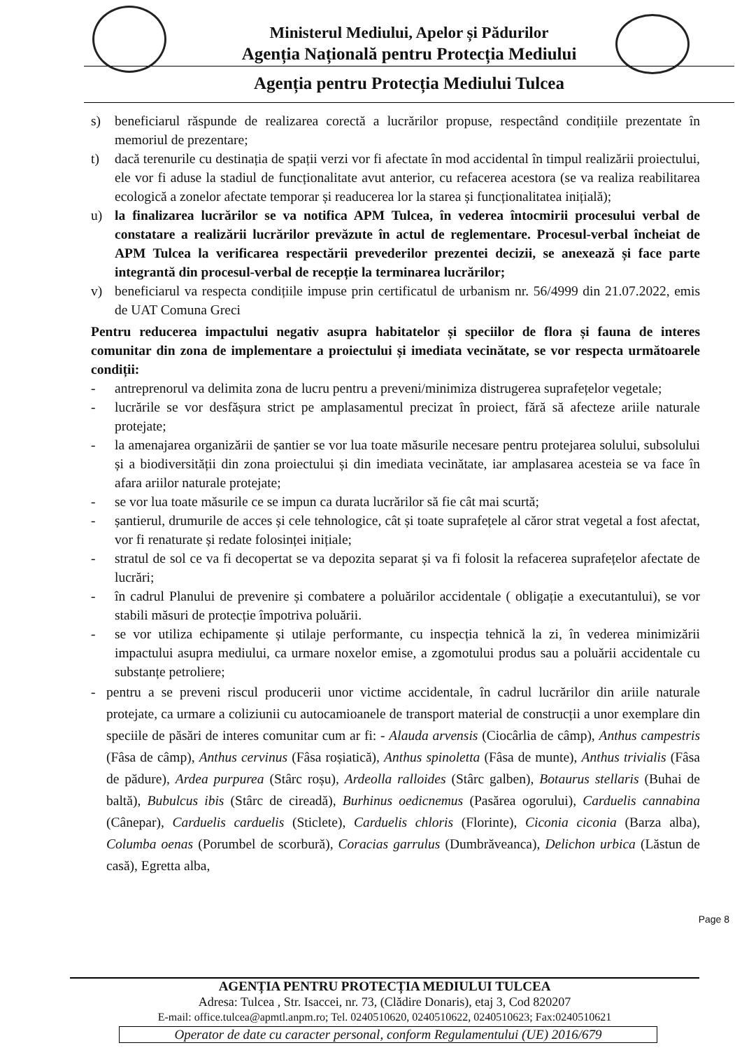Ministerul Mediului, Apelor și Pădurilor
Agenția Națională pentru Protecția Mediului
Agenția pentru Protecția Mediului Tulcea
s) beneficiarul răspunde de realizarea corectă a lucrărilor propuse, respectând condițiile prezentate în memoriul de prezentare;
t) dacă terenurile cu destinația de spații verzi vor fi afectate în mod accidental în timpul realizării proiectului, ele vor fi aduse la stadiul de funcționalitate avut anterior, cu refacerea acestora (se va realiza reabilitarea ecologică a zonelor afectate temporar și readucerea lor la starea și funcționalitatea inițială);
u) la finalizarea lucrărilor se va notifica APM Tulcea, în vederea întocmirii procesului verbal de constatare a realizării lucrărilor prevăzute în actul de reglementare. Procesul-verbal încheiat de APM Tulcea la verificarea respectării prevederilor prezentei decizii, se anexează și face parte integrantă din procesul-verbal de recepție la terminarea lucrărilor;
v) beneficiarul va respecta condițiile impuse prin certificatul de urbanism nr. 56/4999 din 21.07.2022, emis de UAT Comuna Greci
Pentru reducerea impactului negativ asupra habitatelor și speciilor de flora și fauna de interes comunitar din zona de implementare a proiectului și imediata vecinătate, se vor respecta următoarele condiții:
- antreprenorul va delimita zona de lucru pentru a preveni/minimiza distrugerea suprafețelor vegetale;
- lucrările se vor desfășura strict pe amplasamentul precizat în proiect, fără să afecteze ariile naturale protejate;
- la amenajarea organizării de șantier se vor lua toate măsurile necesare pentru protejarea solului, subsolului și a biodiversității din zona proiectului și din imediata vecinătate, iar amplasarea acesteia se va face în afara ariilor naturale protejate;
- se vor lua toate măsurile ce se impun ca durata lucrărilor să fie cât mai scurtă;
- șantierul, drumurile de acces și cele tehnologice, cât și toate suprafețele al căror strat vegetal a fost afectat, vor fi renaturate și redate folosinței inițiale;
- stratul de sol ce va fi decopertat se va depozita separat și va fi folosit la refacerea suprafețelor afectate de lucrări;
- în cadrul Planului de prevenire și combatere a poluărilor accidentale ( obligație a executantului), se vor stabili măsuri de protecție împotriva poluării.
- se vor utiliza echipamente și utilaje performante, cu inspecția tehnică la zi, în vederea minimizării impactului asupra mediului, ca urmare noxelor emise, a zgomotului produs sau a poluării accidentale cu substanțe petroliere;
- pentru a se preveni riscul producerii unor victime accidentale, în cadrul lucrărilor din ariile naturale protejate, ca urmare a coliziunii cu autocamioanele de transport material de construcții a unor exemplare din speciile de păsări de interes comunitar cum ar fi: - Alauda arvensis (Ciocârlia de câmp), Anthus campestris (Fâsa de câmp), Anthus cervinus (Fâsa roșiatică), Anthus spinoletta (Fâsa de munte), Anthus trivialis (Fâsa de pădure), Ardea purpurea (Stârc roșu), Ardeolla ralloides (Stârc galben), Botaurus stellaris (Buhai de baltă), Bubulcus ibis (Stârc de cireadă), Burhinus oedicnemus (Pasărea ogorului), Carduelis cannabina (Cânepar), Carduelis carduelis (Sticlete), Carduelis chloris (Florinte), Ciconia ciconia (Barza alba), Columba oenas (Porumbel de scorbură), Coracias garrulus (Dumbrăveanca), Delichon urbica (Lăstun de casă), Egretta alba,
Page 8
AGENȚIA PENTRU PROTECȚIA MEDIULUI TULCEA
Adresa: Tulcea , Str. Isaccei, nr. 73, (Clădire Donaris), etaj 3, Cod 820207
E-mail: office.tulcea@apmtl.anpm.ro; Tel. 0240510620, 0240510622, 0240510623; Fax:0240510621
Operator de date cu caracter personal, conform Regulamentului (UE) 2016/679